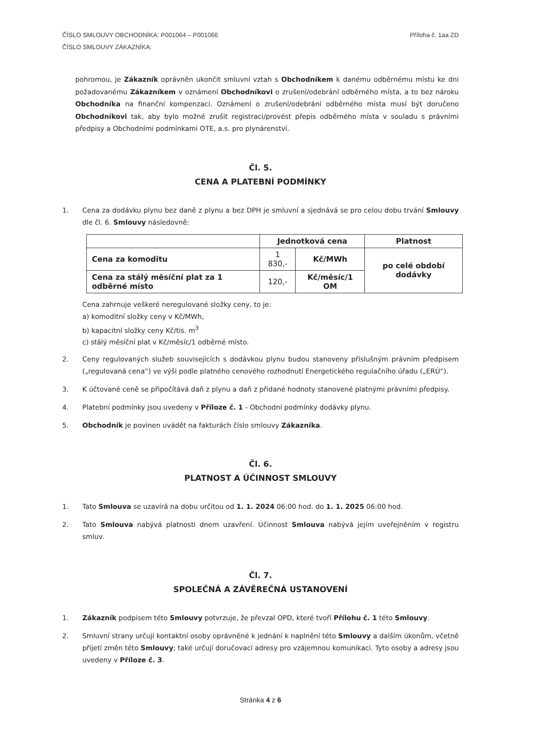ČÍSLO SMLOUVY OBCHODNÍKA: P001064 – P001066
ČÍSLO SMLOUVY ZÁKAZNÍKA:
Příloha č. 1aa ZD
pohromou, je Zákazník oprávněn ukončit smluvní vztah s Obchodníkem k danému odběrnému místu ke dni požadovanému Zákazníkem v oznámení Obchodníkovi o zrušení/odebrání odběrného místa, a to bez nároku Obchodníka na finanční kompenzaci. Oznámení o zrušení/odebrání odběrného místa musí být doručeno Obchodníkovi tak, aby bylo možné zrušit registraci/provést přepis odběrného místa v souladu s právními předpisy a Obchodními podmínkami OTE, a.s. pro plynárenství.
Čl. 5.
CENA A PLATEBNÍ PODMÍNKY
1. Cena za dodávku plynu bez daně z plynu a bez DPH je smluvní a sjednává se pro celou dobu trvání Smlouvy dle čl. 6. Smlouvy následovně:
| | Jednotková cena | | Platnost |
| --- | --- | --- | --- |
| Cena za komoditu | 1 830,- | Kč/MWh | po celé období dodávky |
| Cena za stálý měsíční plat za 1 odběrné místo | 120,- | Kč/měsíc/1 OM | |
Cena zahrnuje veškeré neregulované složky ceny, to je:
a) komoditní složky ceny v Kč/MWh,
b) kapacitní složky ceny Kč/tis. m<sup>3</sup>
c) stálý měsíční plat v Kč/měsíc/1 odběrné místo.
2. Ceny regulovaných služeb souvisejících s dodávkou plynu budou stanoveny příslušným právním předpisem („regulovaná cena“) ve výši podle platného cenového rozhodnutí Energetického regulačního úřadu („ERÚ“).
3. K účtované ceně se připočítává daň z plynu a daň z přidané hodnoty stanovené platnými právními předpisy.
4. Platební podmínky jsou uvedeny v Příloze č. 1 - Obchodní podmínky dodávky plynu.
5. Obchodník je povinen uvádět na fakturách číslo smlouvy Zákazníka.
Čl. 6.
PLATNOST A ÚČINNOST SMLOUVY
1. Tato Smlouva se uzavírá na dobu určitou od 1. 1. 2024 06:00 hod. do 1. 1. 2025 06:00 hod.
2. Tato Smlouva nabývá platnosti dnem uzavření. Účinnost Smlouva nabývá jejím uveřejněním v registru smluv.
Čl. 7.
SPOLEČNÁ A ZÁVĚREČNÁ USTANOVENÍ
1. Zákazník podpisem této Smlouvy potvrzuje, že převzal OPD, které tvoří Přílohu č. 1 této Smlouvy.
2. Smluvní strany určují kontaktní osoby oprávněné k jednání k naplnění této Smlouvy a dalším úkonům, včetně přijetí změn této Smlouvy; také určují doručovací adresy pro vzájemnou komunikaci. Tyto osoby a adresy jsou uvedeny v Příloze č. 3.
Stránka 4 z 6